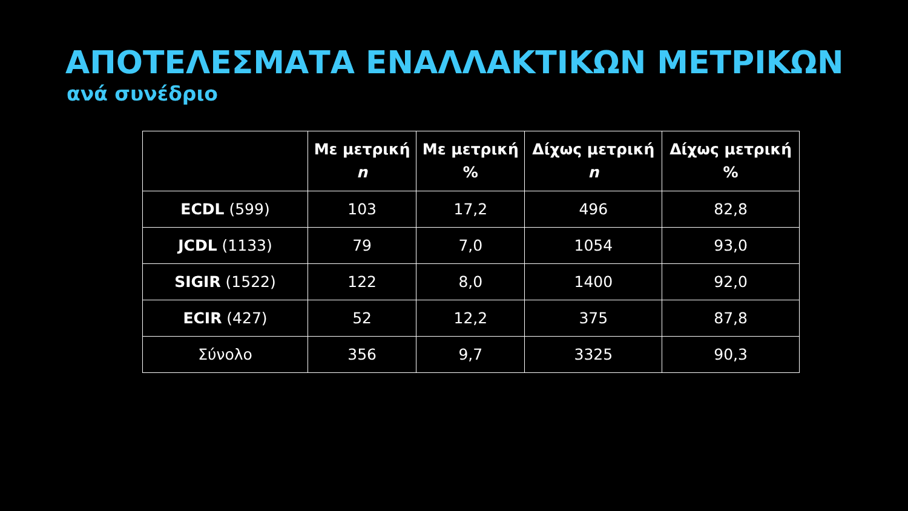ΑΠΟΤΕΛΕΣΜΑΤΑ ΕΝΑΛΛΑΚΤΙΚΩΝ ΜΕΤΡΙΚΩΝ
ανά συνέδριο
| | Με μετρική n | Με μετρική % | Δίχως μετρική n | Δίχως μετρική % |
| --- | --- | --- | --- | --- |
| ECDL (599) | 103 | 17,2 | 496 | 82,8 |
| JCDL (1133) | 79 | 7,0 | 1054 | 93,0 |
| SIGIR (1522) | 122 | 8,0 | 1400 | 92,0 |
| ECIR (427) | 52 | 12,2 | 375 | 87,8 |
| Σύνολο | 356 | 9,7 | 3325 | 90,3 |